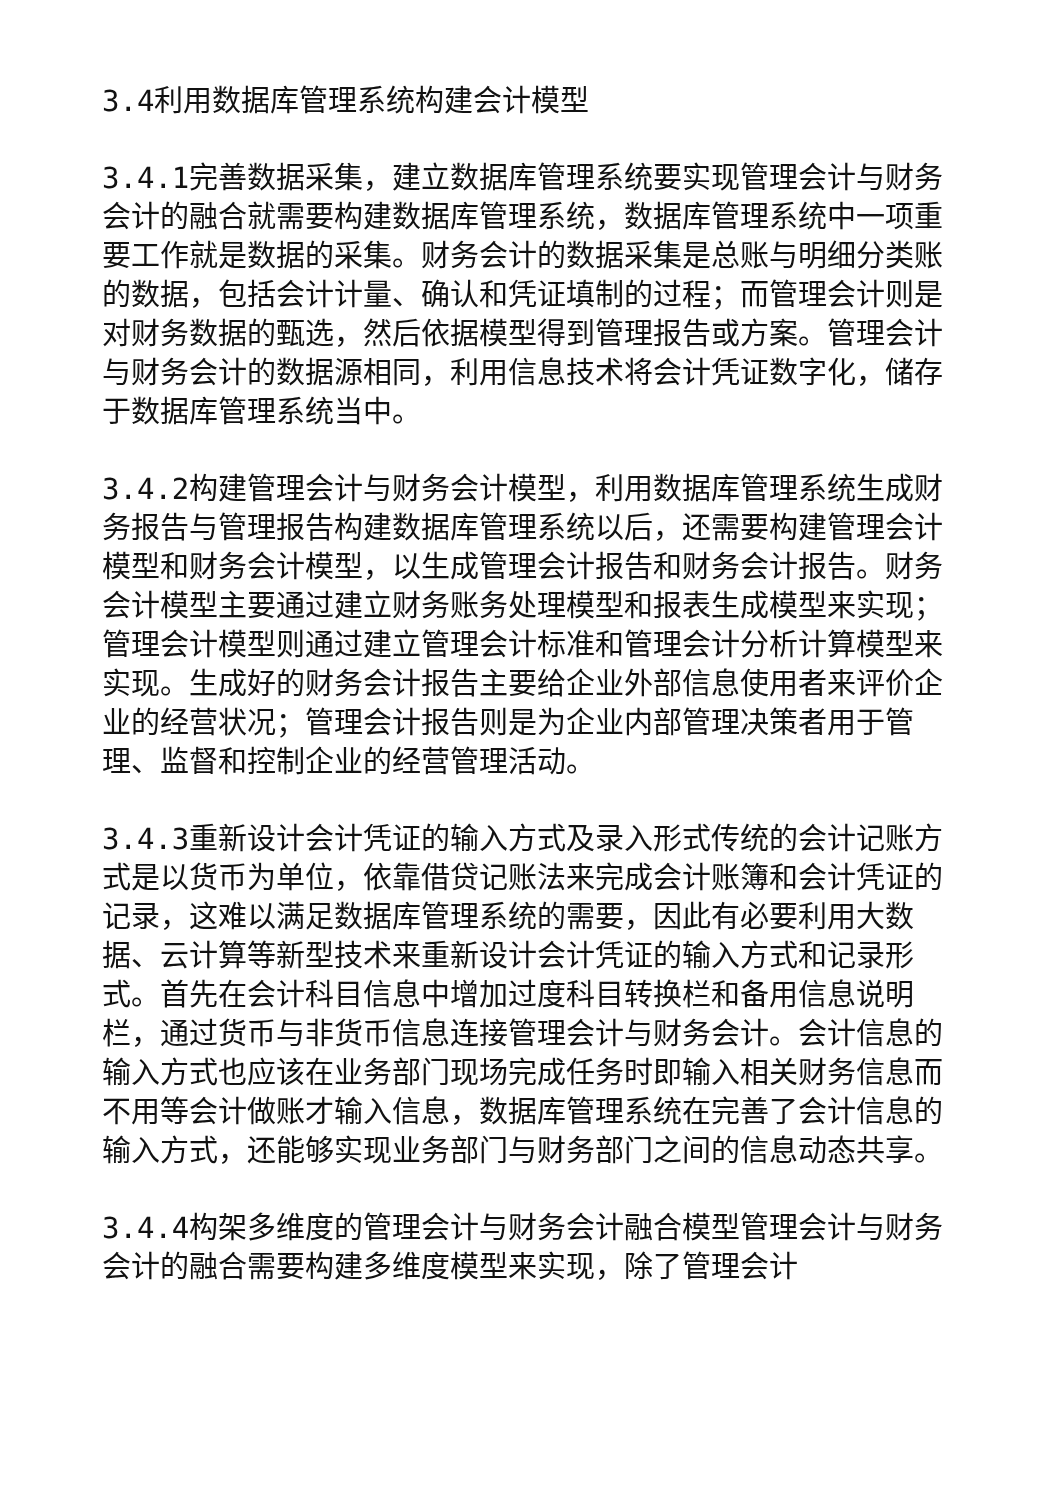3.4利用数据库管理系统构建会计模型
3.4.1完善数据采集，建立数据库管理系统要实现管理会计与财务会计的融合就需要构建数据库管理系统，数据库管理系统中一项重要工作就是数据的采集。财务会计的数据采集是总账与明细分类账的数据，包括会计计量、确认和凭证填制的过程；而管理会计则是对财务数据的甄选，然后依据模型得到管理报告或方案。管理会计与财务会计的数据源相同，利用信息技术将会计凭证数字化，储存于数据库管理系统当中。
3.4.2构建管理会计与财务会计模型，利用数据库管理系统生成财务报告与管理报告构建数据库管理系统以后，还需要构建管理会计模型和财务会计模型，以生成管理会计报告和财务会计报告。财务会计模型主要通过建立财务账务处理模型和报表生成模型来实现；管理会计模型则通过建立管理会计标准和管理会计分析计算模型来实现。生成好的财务会计报告主要给企业外部信息使用者来评价企业的经营状况；管理会计报告则是为企业内部管理决策者用于管理、监督和控制企业的经营管理活动。
3.4.3重新设计会计凭证的输入方式及录入形式传统的会计记账方式是以货币为单位，依靠借贷记账法来完成会计账簿和会计凭证的记录，这难以满足数据库管理系统的需要，因此有必要利用大数据、云计算等新型技术来重新设计会计凭证的输入方式和记录形式。首先在会计科目信息中增加过度科目转换栏和备用信息说明栏，通过货币与非货币信息连接管理会计与财务会计。会计信息的输入方式也应该在业务部门现场完成任务时即输入相关财务信息而不用等会计做账才输入信息，数据库管理系统在完善了会计信息的输入方式，还能够实现业务部门与财务部门之间的信息动态共享。
3.4.4构架多维度的管理会计与财务会计融合模型管理会计与财务会计的融合需要构建多维度模型来实现，除了管理会计